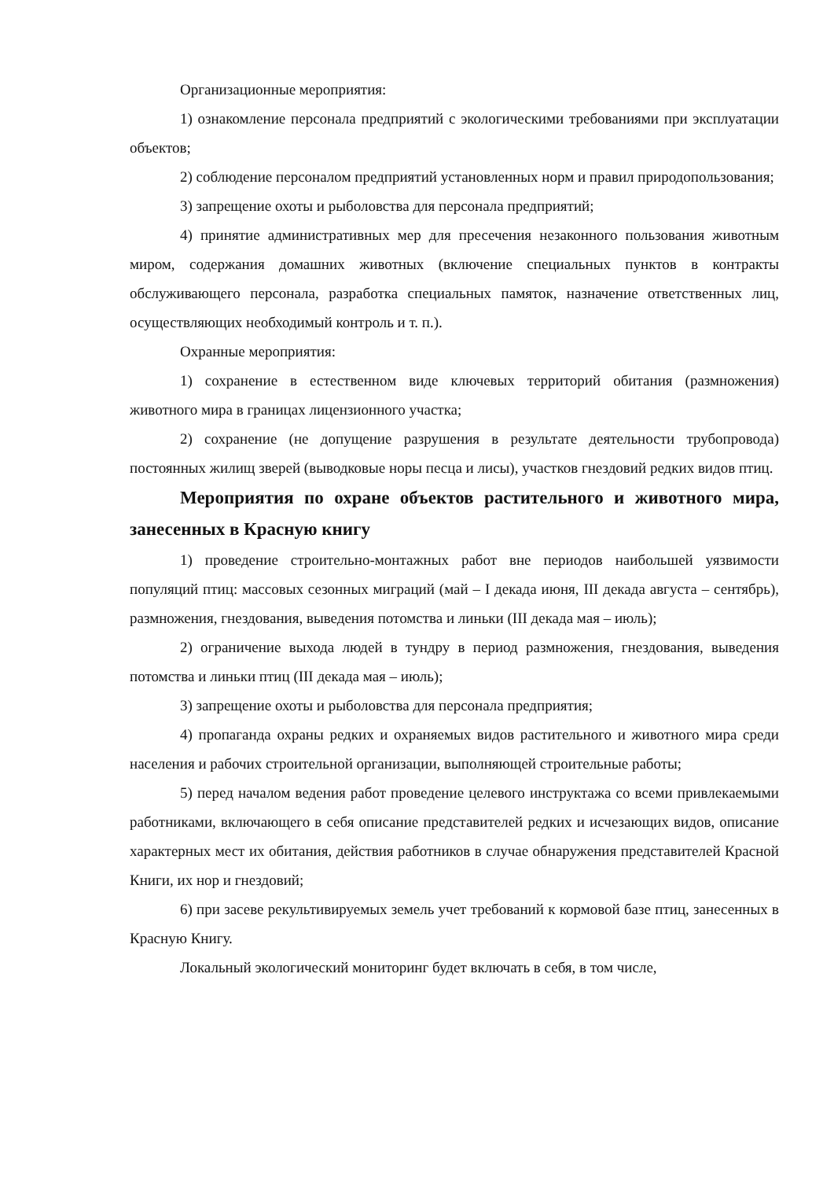Организационные мероприятия:
1) ознакомление персонала предприятий с экологическими требованиями при эксплуатации объектов;
2) соблюдение персоналом предприятий установленных норм и правил природопользования;
3) запрещение охоты и рыболовства для персонала предприятий;
4) принятие административных мер для пресечения незаконного пользования животным миром, содержания домашних животных (включение специальных пунктов в контракты обслуживающего персонала, разработка специальных памяток, назначение ответственных лиц, осуществляющих необходимый контроль и т. п.).
Охранные мероприятия:
1) сохранение в естественном виде ключевых территорий обитания (размножения) животного мира в границах лицензионного участка;
2) сохранение (не допущение разрушения в результате деятельности трубопровода) постоянных жилищ зверей (выводковые норы песца и лисы), участков гнездовий редких видов птиц.
Мероприятия по охране объектов растительного и животного мира, занесенных в Красную книгу
1) проведение строительно-монтажных работ вне периодов наибольшей уязвимости популяций птиц: массовых сезонных миграций (май – I декада июня, III декада августа – сентябрь), размножения, гнездования, выведения потомства и линьки (III декада мая – июль);
2) ограничение выхода людей в тундру в период размножения, гнездования, выведения потомства и линьки птиц (III декада мая – июль);
3) запрещение охоты и рыболовства для персонала предприятия;
4) пропаганда охраны редких и охраняемых видов растительного и животного мира среди населения и рабочих строительной организации, выполняющей строительные работы;
5) перед началом ведения работ проведение целевого инструктажа со всеми привлекаемыми работниками, включающего в себя описание представителей редких и исчезающих видов, описание характерных мест их обитания, действия работников в случае обнаружения представителей Красной Книги, их нор и гнездовий;
6) при засеве рекультивируемых земель учет требований к кормовой базе птиц, занесенных в Красную Книгу.
Локальный экологический мониторинг будет включать в себя, в том числе,